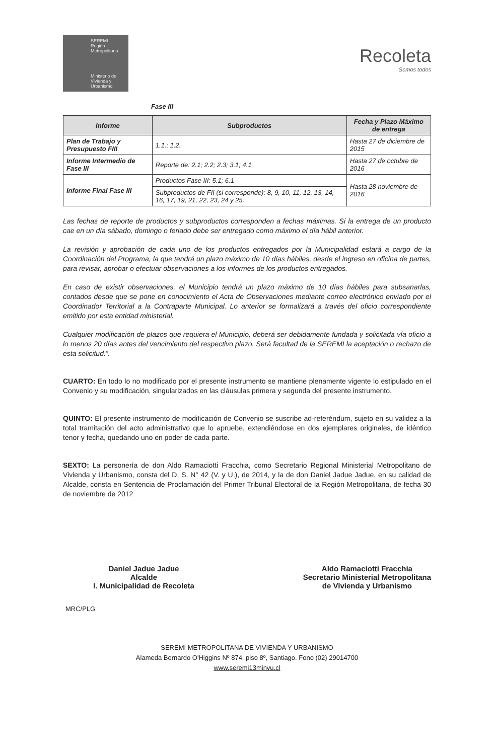SEREMI
Región Metropolitana
Ministerio de Vivienda y Urbanismo
Recoleta
Somos todos
Fase III
| Informe | Subproductos | Fecha y Plazo Máximo de entrega |
| --- | --- | --- |
| Plan de Trabajo y Presupuesto FIII | 1.1.; 1.2. | Hasta 27 de diciembre de 2015 |
| Informe Intermedio de Fase III | Reporte de: 2.1; 2.2; 2.3; 3.1; 4.1 | Hasta 27 de octubre de 2016 |
| Informe Final Fase III | Productos Fase III: 5.1; 6.1 | Hasta 28 noviembre de 2016 |
| | Subproductos de FII (si corresponde): 8, 9, 10, 11, 12, 13, 14, 16, 17, 19, 21, 22, 23, 24 y 25. | |
Las fechas de reporte de productos y subproductos corresponden a fechas máximas. Si la entrega de un producto cae en un día sábado, domingo o feriado debe ser entregado como máximo el día hábil anterior.
La revisión y aprobación de cada uno de los productos entregados por la Municipalidad estará a cargo de la Coordinación del Programa, la que tendrá un plazo máximo de 10 días hábiles, desde el ingreso en oficina de partes, para revisar, aprobar o efectuar observaciones a los informes de los productos entregados.
En caso de existir observaciones, el Municipio tendrá un plazo máximo de 10 días hábiles para subsanarlas, contados desde que se pone en conocimiento el Acta de Observaciones mediante correo electrónico enviado por el Coordinador Territorial a la Contraparte Municipal. Lo anterior se formalizará a través del oficio correspondiente emitido por esta entidad ministerial.
Cualquier modificación de plazos que requiera el Municipio, deberá ser debidamente fundada y solicitada vía oficio a lo menos 20 días antes del vencimiento del respectivo plazo. Será facultad de la SEREMI la aceptación o rechazo de esta solicitud.”.
CUARTO: En todo lo no modificado por el presente instrumento se mantiene plenamente vigente lo estipulado en el Convenio y su modificación, singularizados en las cláusulas primera y segunda del presente instrumento.
QUINTO: El presente instrumento de modificación de Convenio se suscribe ad-referéndum, sujeto en su validez a la total tramitación del acto administrativo que lo apruebe, extendiéndose en dos ejemplares originales, de idéntico tenor y fecha, quedando uno en poder de cada parte.
SEXTO: La personería de don Aldo Ramaciotti Fracchia, como Secretario Regional Ministerial Metropolitano de Vivienda y Urbanismo, consta del D. S. N° 42 (V. y U.), de 2014, y la de don Daniel Jadue Jadue, en su calidad de Alcalde, consta en Sentencia de Proclamación del Primer Tribunal Electoral de la Región Metropolitana, de fecha 30 de noviembre de 2012
Daniel Jadue Jadue
Alcalde
I. Municipalidad de Recoleta
Aldo Ramaciotti Fracchia
Secretario Ministerial Metropolitana
de Vivienda y Urbanismo
MRC/PLG
SEREMI METROPOLITANA DE VIVIENDA Y URBANISMO
Alameda Bernardo O'Higgins Nº 874, piso 8º, Santiago. Fono (02) 29014700
www.seremi13minvu.cl